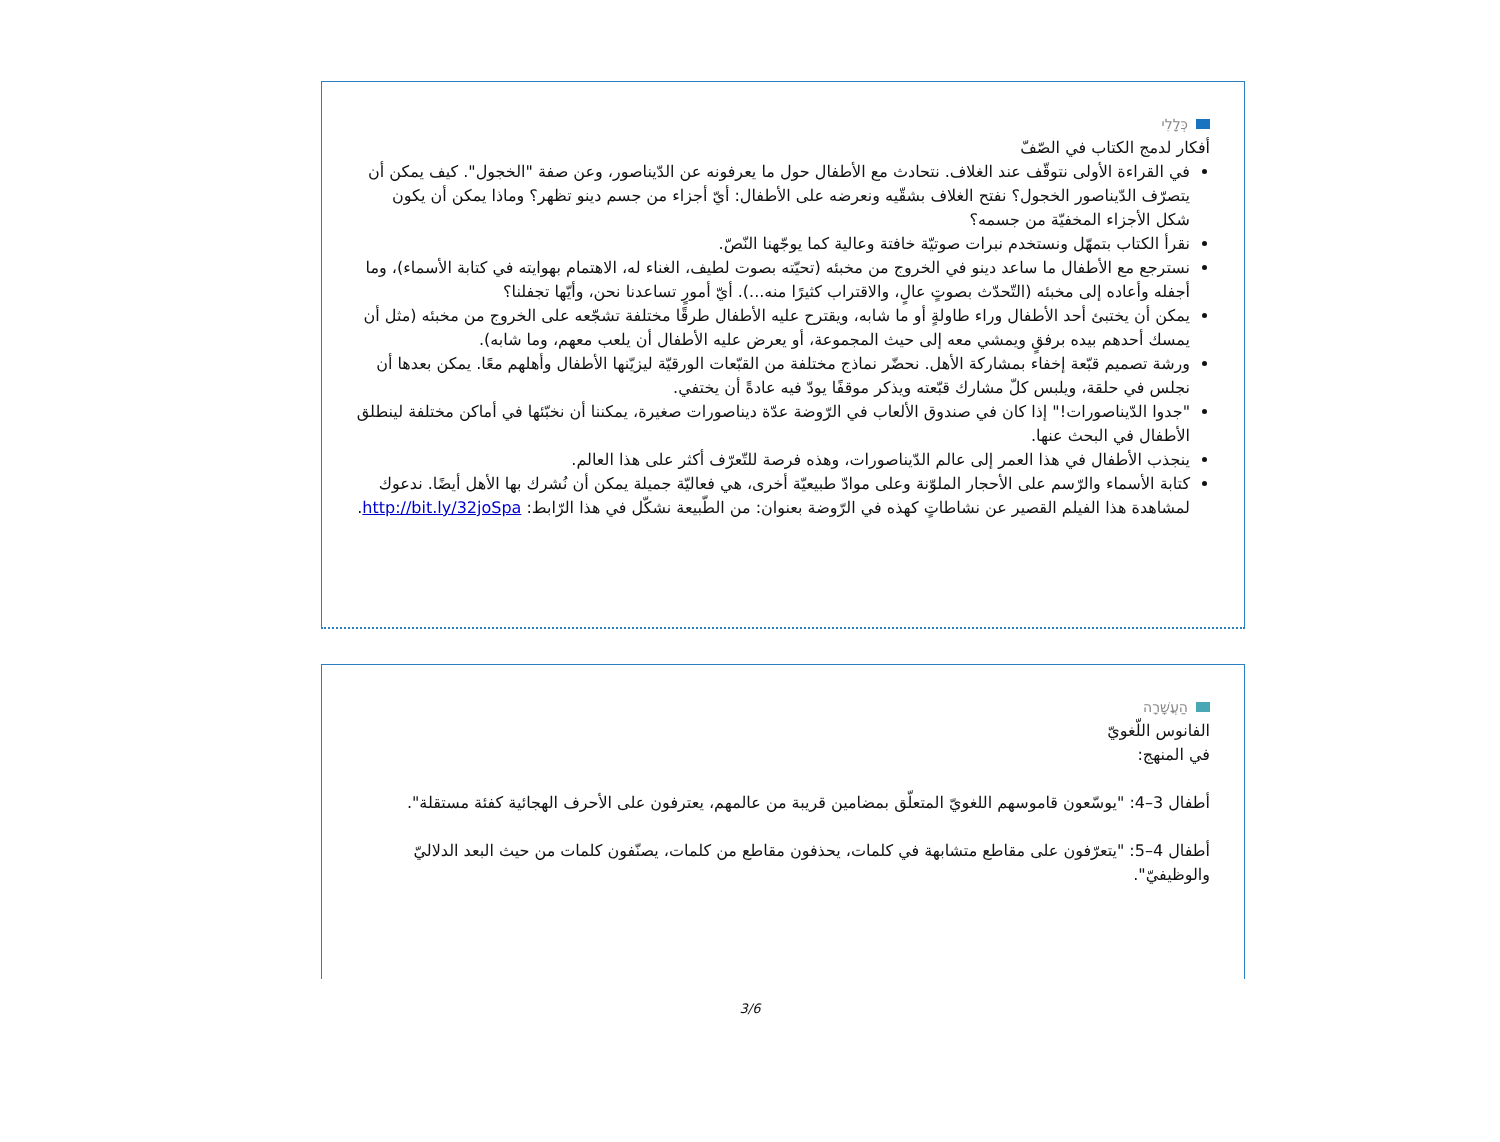כְּלָלִי
أفكار لدمج الكتاب في الصّفّ
في القراءة الأولى نتوقّف عند الغلاف. نتحادث مع الأطفال حول ما يعرفونه عن الدّيناصور، وعن صفة "الخجول". كيف يمكن أن يتصرّف الدّيناصور الخجول؟ نفتح الغلاف بشقّيه ونعرضه على الأطفال: أيّ أجزاء من جسم دينو تظهر؟ وماذا يمكن أن يكون شكل الأجزاء المخفيّة من جسمه؟
نقرأ الكتاب بتمهّل ونستخدم نبرات صوتيّة خافتة وعالية كما يوجّهنا النّصّ.
نسترجع مع الأطفال ما ساعد دينو في الخروج من مخبئه (تحيّته بصوت لطيف، الغناء له، الاهتمام بهوايته في كتابة الأسماء)، وما أجفله وأعاده إلى مخبئه (التّحدّث بصوتٍ عالٍ، والاقتراب كثيرًا منه...). أيّ أمورٍ تساعدنا نحن، وأيّها تجفلنا؟
يمكن أن يختبئ أحد الأطفال وراء طاولةٍ أو ما شابه، ويقترح عليه الأطفال طرقًا مختلفة تشجّعه على الخروج من مخبئه (مثل أن يمسك أحدهم بيده برفقٍ ويمشي معه إلى حيث المجموعة، أو يعرض عليه الأطفال أن يلعب معهم، وما شابه).
ورشة تصميم قبّعة إخفاء بمشاركة الأهل. نحضّر نماذج مختلفة من القبّعات الورقيّة ليزيّنها الأطفال وأهلهم معًا. يمكن بعدها أن نجلس في حلقة، ويلبس كلّ مشارك قبّعته ويذكر موقفًا يودّ فيه عادةً أن يختفي.
"جدوا الدّيناصورات!" إذا كان في صندوق الألعاب في الرّوضة عدّة ديناصورات صغيرة، يمكننا أن نخبّئها في أماكن مختلفة لينطلق الأطفال في البحث عنها.
ينجذب الأطفال في هذا العمر إلى عالم الدّيناصورات، وهذه فرصة للتّعرّف أكثر على هذا العالم.
كتابة الأسماء والرّسم على الأحجار الملوّنة وعلى موادّ طبيعيّة أخرى، هي فعاليّة جميلة يمكن أن نُشرك بها الأهل أيضًا. ندعوك لمشاهدة هذا الفيلم القصير عن نشاطاتٍ كهذه في الرّوضة بعنوان: من الطّبيعة نشكّل في هذا الرّابط: http://bit.ly/32joSpa.
הַעֲשָׁרָה
الفانوس اللّغويّ
في المنهج:
أطفال 3–4: "يوسّعون قاموسهم اللغويّ المتعلّق بمضامين قريبة من عالمهم، يعترفون على الأحرف الهجائية كفئة مستقلة".
أطفال 4–5: "يتعرّفون على مقاطع متشابهة في كلمات، يحذفون مقاطع من كلمات، يصنّفون كلمات من حيث البعد الدلاليّ والوظيفيّ".
3/6